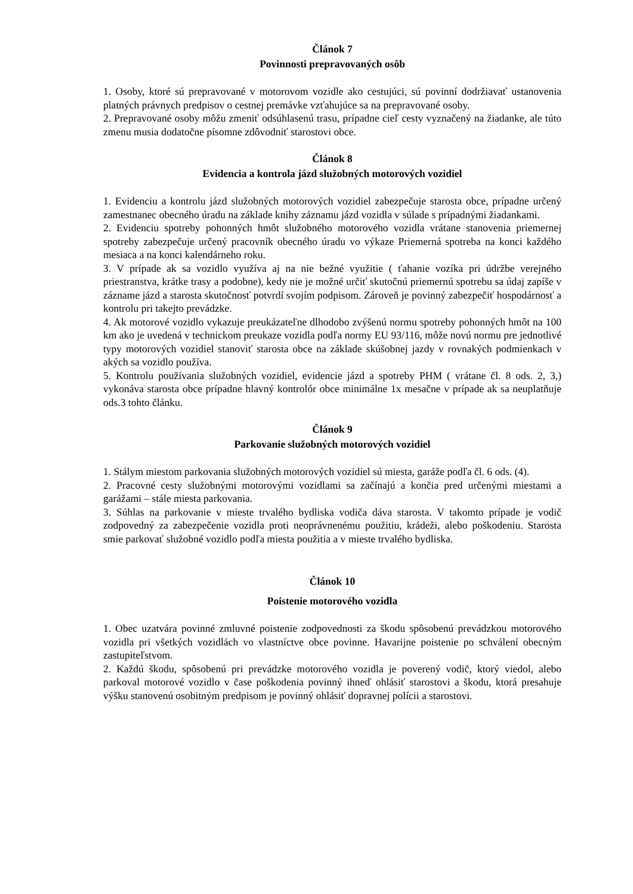Článok 7
Povinnosti prepravovaných osôb
1. Osoby, ktoré sú prepravované v motorovom vozidle ako cestujúci, sú povinní dodržiavať ustanovenia platných právnych predpisov o cestnej premávke vzťahujúce sa na prepravované osoby.
2. Prepravované osoby môžu zmeniť odsúhlasenú trasu, prípadne cieľ cesty vyznačený na žiadanke, ale túto zmenu musia dodatočne písomne zdôvodniť starostovi obce.
Článok 8
Evidencia a kontrola jázd služobných motorových vozidiel
1. Evidenciu a kontrolu jázd služobných motorových vozidiel zabezpečuje starosta obce, prípadne určený zamestnanec obecného úradu na základe knihy záznamu jázd vozidla v súlade s prípadnými žiadankami.
2. Evidenciu spotreby pohonných hmôt služobného motorového vozidla vrátane stanovenia priemernej spotreby zabezpečuje určený pracovník obecného úradu vo výkaze Priemerná spotreba na konci každého mesiaca a na konci kalendárneho roku.
3. V prípade ak sa vozidlo využíva aj na nie bežné využitie ( ťahanie vozíka pri údržbe verejného priestranstva, krátke trasy a podobne), kedy nie je možné určiť skutočnú priemernú spotrebu sa údaj zapíše v zázname jázd a starosta skutočnosť potvrdí svojím podpisom. Zároveň je povinný zabezpečiť hospodárnosť a kontrolu pri takejto prevádzke.
4. Ak motorové vozidlo vykazuje preukázateľne dlhodobo zvýšenú normu spotreby pohonných hmôt na 100 km ako je uvedená v technickom preukaze vozidla podľa normy EU 93/116, môže novú normu pre jednotlivé typy motorových vozidiel stanoviť starosta obce na základe skúšobnej jazdy v rovnakých podmienkach v akých sa vozidlo používa.
5. Kontrolu používania služobných vozidiel, evidencie jázd a spotreby PHM ( vrátane čl. 8 ods. 2, 3,) vykonáva starosta obce prípadne hlavný kontrolór obce minimálne 1x mesačne v prípade ak sa neuplatňuje ods.3 tohto článku.
Článok 9
Parkovanie služobných motorových vozidiel
1. Stálym miestom parkovania služobných motorových vozidiel sú miesta, garáže podľa čl. 6 ods. (4).
2. Pracovné cesty služobnými motorovými vozidlami sa začínajú a končia pred určenými miestami a garážami – stále miesta parkovania.
3. Súhlas na parkovanie v mieste trvalého bydliska vodiča dáva starosta. V takomto prípade je vodič zodpovedný za zabezpečenie vozidla proti neoprávnenému použitiu, krádeži, alebo poškodeniu. Starosta smie parkovať služobné vozidlo podľa miesta použitia a v mieste trvalého bydliska.
Článok 10
Poistenie motorového vozidla
1. Obec uzatvára povinné zmluvné poistenie zodpovednosti za škodu spôsobenú prevádzkou motorového vozidla pri všetkých vozidlách vo vlastníctve obce povinne. Havarijne poistenie po schválení obecným zastupiteľstvom.
2. Každú škodu, spôsobenú pri prevádzke motorového vozidla je poverený vodič, ktorý viedol, alebo parkoval motorové vozidlo v čase poškodenia povinný ihneď ohlásiť starostovi a škodu, ktorá presahuje výšku stanovenú osobitným predpisom je povinný ohlásiť dopravnej polícii a starostovi.